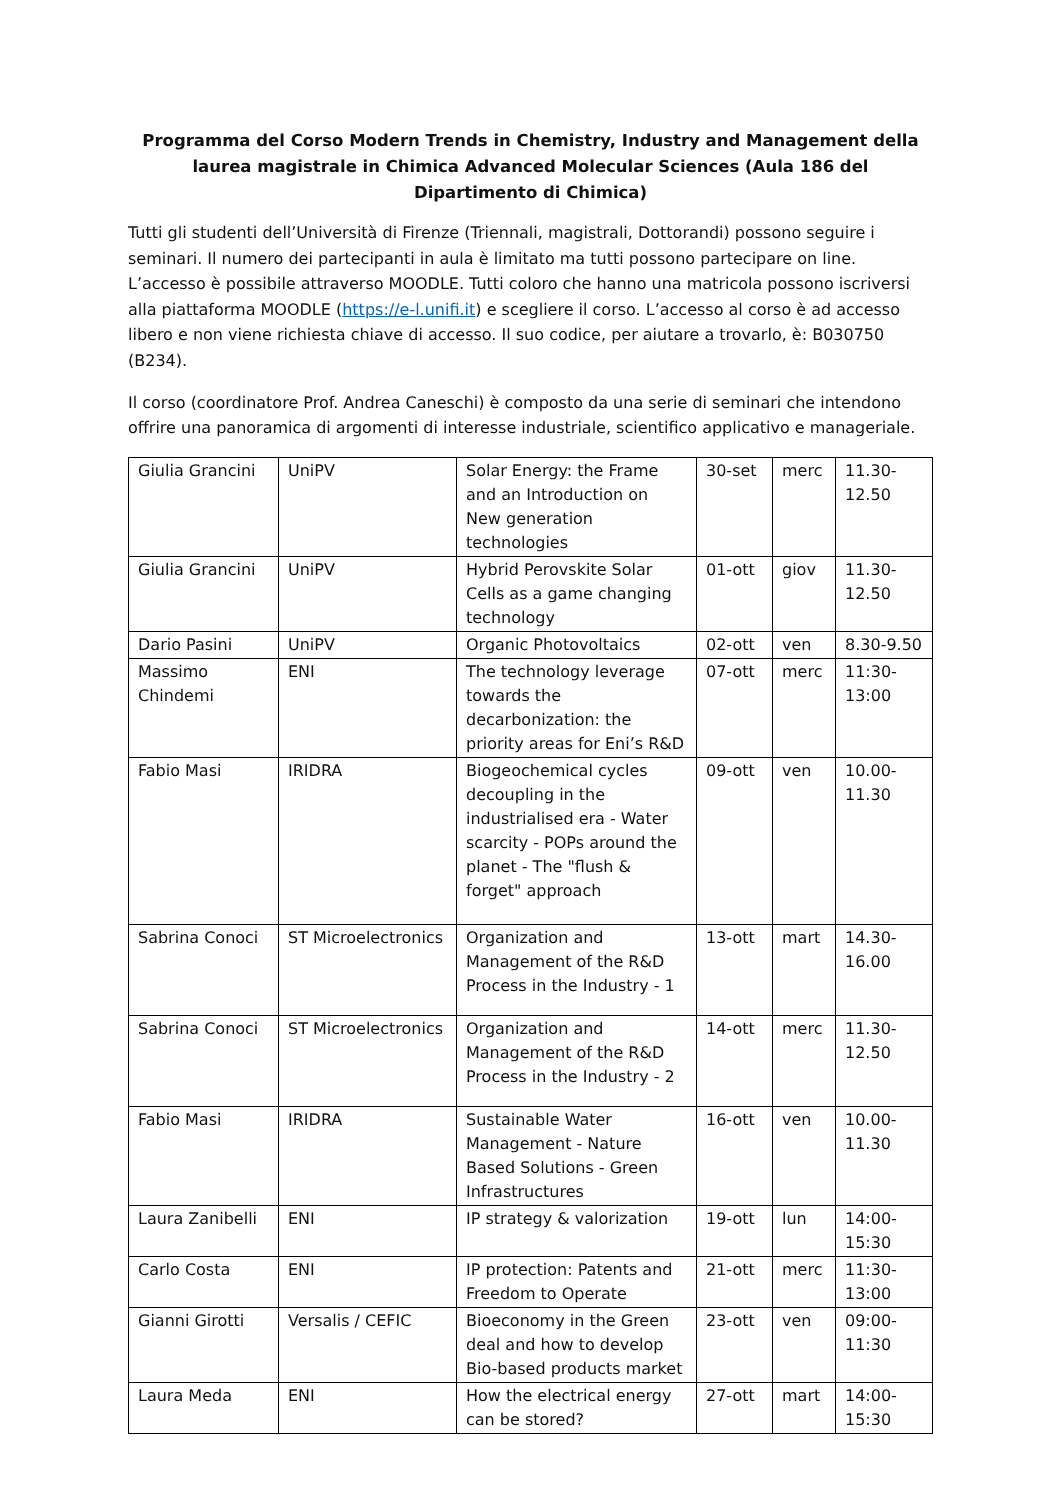Programma del Corso Modern Trends in Chemistry, Industry and Management della laurea magistrale in Chimica Advanced Molecular Sciences (Aula 186 del Dipartimento di Chimica)
Tutti gli studenti dell’Università di Firenze (Triennali, magistrali, Dottorandi) possono seguire i seminari. Il numero dei partecipanti in aula è limitato ma tutti possono partecipare on line. L’accesso è possibile attraverso MOODLE. Tutti coloro che hanno una matricola possono iscriversi alla piattaforma MOODLE (https://e-l.unifi.it) e scegliere il corso. L’accesso al corso è ad accesso libero e non viene richiesta chiave di accesso. Il suo codice, per aiutare a trovarlo, è: B030750 (B234).
Il corso (coordinatore Prof. Andrea Caneschi) è composto da una serie di seminari che intendono offrire una panoramica di argomenti di interesse industriale, scientifico applicativo e manageriale.
| Giulia Grancini | UniPV | Solar Energy: the Frame and an Introduction on New generation technologies | 30-set | merc | 11.30-12.50 |
| Giulia Grancini | UniPV | Hybrid Perovskite Solar Cells as a game changing technology | 01-ott | giov | 11.30-12.50 |
| Dario Pasini | UniPV | Organic Photovoltaics | 02-ott | ven | 8.30-9.50 |
| Massimo Chindemi | ENI | The technology leverage towards the decarbonization: the priority areas for Eni’s R&D | 07-ott | merc | 11:30-13:00 |
| Fabio Masi | IRIDRA | Biogeochemical cycles decoupling in the industrialised era - Water scarcity - POPs around the planet - The "flush & forget" approach | 09-ott | ven | 10.00-11.30 |
| Sabrina Conoci | ST Microelectronics | Organization and Management of the R&D Process in the Industry - 1 | 13-ott | mart | 14.30-16.00 |
| Sabrina Conoci | ST Microelectronics | Organization and Management of the R&D Process in the Industry - 2 | 14-ott | merc | 11.30-12.50 |
| Fabio Masi | IRIDRA | Sustainable Water Management - Nature Based Solutions - Green Infrastructures | 16-ott | ven | 10.00-11.30 |
| Laura Zanibelli | ENI | IP strategy & valorization | 19-ott | lun | 14:00-15:30 |
| Carlo Costa | ENI | IP protection: Patents and Freedom to Operate | 21-ott | merc | 11:30-13:00 |
| Gianni Girotti | Versalis / CEFIC | Bioeconomy in the Green deal and how to develop Bio-based products market | 23-ott | ven | 09:00-11:30 |
| Laura Meda | ENI | How the electrical energy can be stored? | 27-ott | mart | 14:00-15:30 |